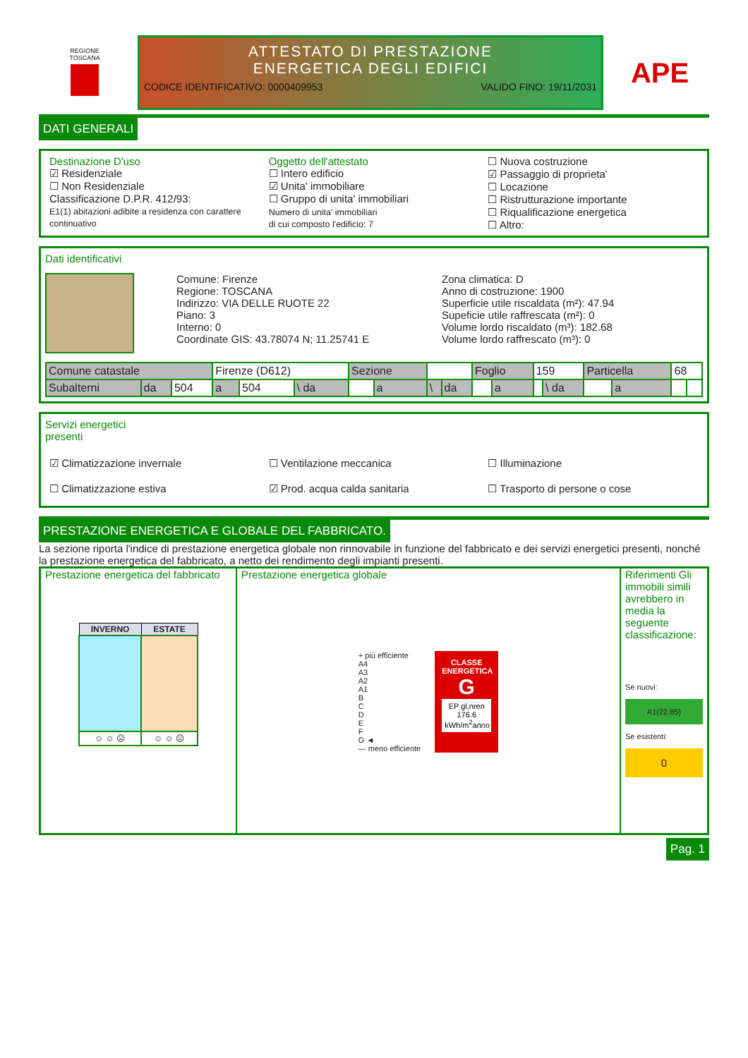REGIONE
TOSCANA
ATTESTATO DI PRESTAZIONE
ENERGETICA DEGLI EDIFICI
CODICE IDENTIFICATIVO: 0000409953 VALIDO FINO: 19/11/2031
APE
DATI GENERALI
Destinazione D'uso
☑ Residenziale
☐ Non Residenziale
Classificazione D.P.R. 412/93:
E1(1) abitazioni adibite a residenza con carattere continuativo
Oggetto dell'attestato
☐ Intero edificio
☑ Unita' immobiliare
☐ Gruppo di unita' immobiliari
Numero di unita' immobiliari
di cui composto l'edificio: 7
☐ Nuova costruzione
☑ Passaggio di proprieta'
☐ Locazione
☐ Ristrutturazione importante
☐ Riqualificazione energetica
☐ Altro:
Dati identificativi
Comune: Firenze
Regione: TOSCANA
Indirizzo: VIA DELLE RUOTE 22
Piano: 3
Interno: 0
Coordinate GIS: 43.78074 N; 11.25741 E
Zona climatica: D
Anno di costruzione: 1900
Superficie utile riscaldata (m²): 47.94
Supeficie utile raffrescata (m²): 0
Volume lordo riscaldato (m³): 182.68
Volume lordo raffrescato (m³): 0
| Comune catastale | | | Firenze (D612) | | | Sezione | | | | Foglio | | 159 | | Particella | | 68 | |
| Subalterni | da | 504 | a | 504 | \ da | | a | \ | da | | a | | \ da | | a | | |
Servizi energetici
presenti
☑ Climatizzazione invernale
☐ Climatizzazione estiva
☐ Ventilazione meccanica
☑ Prod. acqua calda sanitaria
☐ Illuminazione
☐ Trasporto di persone o cose
PRESTAZIONE ENERGETICA E GLOBALE DEL FABBRICATO.
La sezione riporta l'indice di prestazione energetica globale non rinnovabile in funzione del fabbricato e dei servizi energetici presenti, nonché la prestazione energetica del fabbricato, a netto dei rendimento degli impianti presenti.
Prestazione energetica del fabbricato
| INVERNO | ESTATE |
| --- | --- |
| ☺ ☺ ☹ | ☺ ☺ ☹ |
Prestazione energetica globale
+ più efficiente
A4
A3
A2
A1
B
C
D
E
F
G ◄
— meno efficiente
CLASSE
ENERGETICA
G
EP gl,nren
176.6
kWh/m<sup>2</sup>anno
Riferimenti Gli immobili simili avrebbero in media la seguente classificazione:
Se nuovi:
A1(22.85)
Se esistenti:
0
Pag. 1